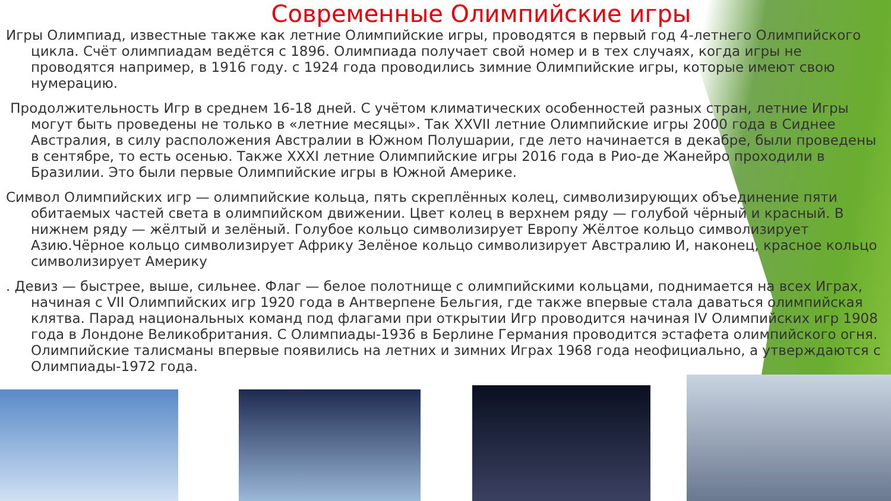Современные Олимпийские игры
Игры Олимпиад, известные также как летние Олимпийские игры, проводятся в первый год 4-летнего Олимпийского цикла. Счёт олимпиадам ведётся с 1896. Олимпиада получает свой номер и в тех случаях, когда игры не проводятся например, в 1916 году. с 1924 года проводились зимние Олимпийские игры, которые имеют свою нумерацию.
Продолжительность Игр в среднем 16-18 дней. С учётом климатических особенностей разных стран, летние Игры могут быть проведены не только в «летние месяцы». Так XXVII летние Олимпийские игры 2000 года в Сиднее Австралия, в силу расположения Австралии в Южном Полушарии, где лето начинается в декабре, были проведены в сентябре, то есть осенью. Также XXXI летние Олимпийские игры 2016 года в Рио-де Жанейро проходили в Бразилии. Это были первые Олимпийские игры в Южной Америке.
Символ Олимпийских игр — олимпийские кольца, пять скреплённых колец, символизирующих объединение пяти обитаемых частей света в олимпийском движении. Цвет колец в верхнем ряду — голубой чёрный и красный. В нижнем ряду — жёлтый и зелёный. Голубое кольцо символизирует Европу Жёлтое кольцо символизирует Азию.Чёрное кольцо символизирует Африку Зелёное кольцо символизирует Австралию И, наконец, красное кольцо символизирует Америку
. Девиз — быстрее, выше, сильнее. Флаг — белое полотнище с олимпийскими кольцами, поднимается на всех Играх, начиная с VII Олимпийских игр 1920 года в Антверпене Бельгия, где также впервые стала даваться олимпийская клятва. Парад национальных команд под флагами при открытии Игр проводится начиная IV Олимпийских игр 1908 года в Лондоне Великобритания. С Олимпиады-1936 в Берлине Германия проводится эстафета олимпийского огня. Олимпийские талисманы впервые появились на летних и зимних Играх 1968 года неофициально, а утверждаются с Олимпиады-1972 года.